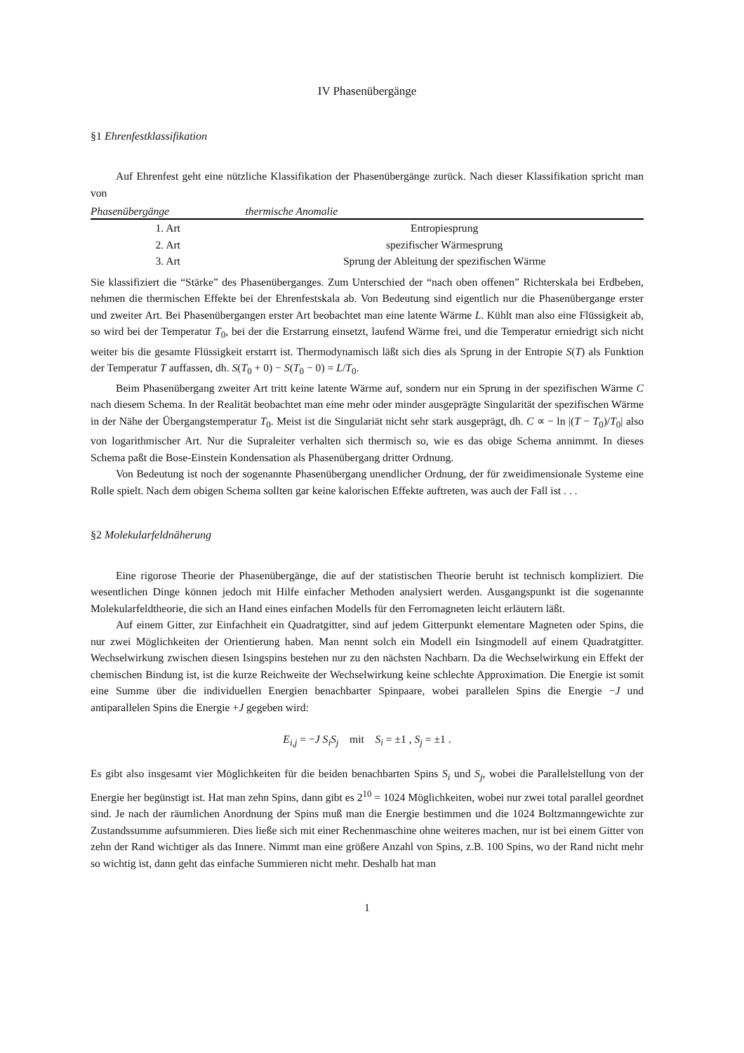IV Phasenübergänge
§1 Ehrenfestklassifikation
Auf Ehrenfest geht eine nützliche Klassifikation der Phasenübergänge zurück. Nach dieser Klassifikation spricht man von
| Phasenübergänge | thermische Anomalie |
| --- | --- |
| 1. Art | Entropiesprung |
| 2. Art | spezifischer Wärmesprung |
| 3. Art | Sprung der Ableitung der spezifischen Wärme |
Sie klassifiziert die “Stärke” des Phasenüberganges. Zum Unterschied der “nach oben offenen” Richterskala bei Erdbeben, nehmen die thermischen Effekte bei der Ehrenfestskala ab. Von Bedeutung sind eigentlich nur die Phasenübergange erster und zweiter Art. Bei Phasenübergangen erster Art beobachtet man eine latente Wärme L. Kühlt man also eine Flüssigkeit ab, so wird bei der Temperatur T<sub>0</sub>, bei der die Erstarrung einsetzt, laufend Wärme frei, und die Temperatur erniedrigt sich nicht weiter bis die gesamte Flüssigkeit erstarrt ist. Thermodynamisch läßt sich dies als Sprung in der Entropie S(T) als Funktion der Temperatur T auffassen, dh. S(T<sub>0</sub> + 0) − S(T<sub>0</sub> − 0) = L/T<sub>0</sub>.
Beim Phasenübergang zweiter Art tritt keine latente Wärme auf, sondern nur ein Sprung in der spezifischen Wärme C nach diesem Schema. In der Realität beobachtet man eine mehr oder minder ausgeprägte Singularität der spezifischen Wärme in der Nähe der Übergangstemperatur T<sub>0</sub>. Meist ist die Singulariät nicht sehr stark ausgeprägt, dh. C ∝ − ln |(T − T<sub>0</sub>)/T<sub>0</sub>| also von logarithmischer Art. Nur die Supraleiter verhalten sich thermisch so, wie es das obige Schema annimmt. In dieses Schema paßt die Bose-Einstein Kondensation als Phasenübergang dritter Ordnung.
Von Bedeutung ist noch der sogenannte Phasenübergang unendlicher Ordnung, der für zweidimensionale Systeme eine Rolle spielt. Nach dem obigen Schema sollten gar keine kalorischen Effekte auftreten, was auch der Fall ist . . .
§2 Molekularfeldnäherung
Eine rigorose Theorie der Phasenübergänge, die auf der statistischen Theorie beruht ist technisch kompliziert. Die wesentlichen Dinge können jedoch mit Hilfe einfacher Methoden analysiert werden. Ausgangspunkt ist die sogenannte Molekularfeldtheorie, die sich an Hand eines einfachen Modells für den Ferromagneten leicht erläutern läßt.
Auf einem Gitter, zur Einfachheit ein Quadratgitter, sind auf jedem Gitterpunkt elementare Magneten oder Spins, die nur zwei Möglichkeiten der Orientierung haben. Man nennt solch ein Modell ein Isingmodell auf einem Quadratgitter. Wechselwirkung zwischen diesen Isingspins bestehen nur zu den nächsten Nachbarn. Da die Wechselwirkung ein Effekt der chemischen Bindung ist, ist die kurze Reichweite der Wechselwirkung keine schlechte Approximation. Die Energie ist somit eine Summe über die individuellen Energien benachbarter Spinpaare, wobei parallelen Spins die Energie −J und antiparallelen Spins die Energie +J gegeben wird:
E<sub>i,j</sub> = −J S<sub>i</sub>S<sub>j</sub> mit S<sub>i</sub> = ±1 , S<sub>j</sub> = ±1 .
Es gibt also insgesamt vier Möglichkeiten für die beiden benachbarten Spins S<sub>i</sub> und S<sub>j</sub>, wobei die Parallelstellung von der Energie her begünstigt ist. Hat man zehn Spins, dann gibt es 2<sup>10</sup> = 1024 Möglichkeiten, wobei nur zwei total parallel geordnet sind. Je nach der räumlichen Anordnung der Spins muß man die Energie bestimmen und die 1024 Boltzmanngewichte zur Zustandssumme aufsummieren. Dies ließe sich mit einer Rechenmaschine ohne weiteres machen, nur ist bei einem Gitter von zehn der Rand wichtiger als das Innere. Nimmt man eine größere Anzahl von Spins, z.B. 100 Spins, wo der Rand nicht mehr so wichtig ist, dann geht das einfache Summieren nicht mehr. Deshalb hat man
1